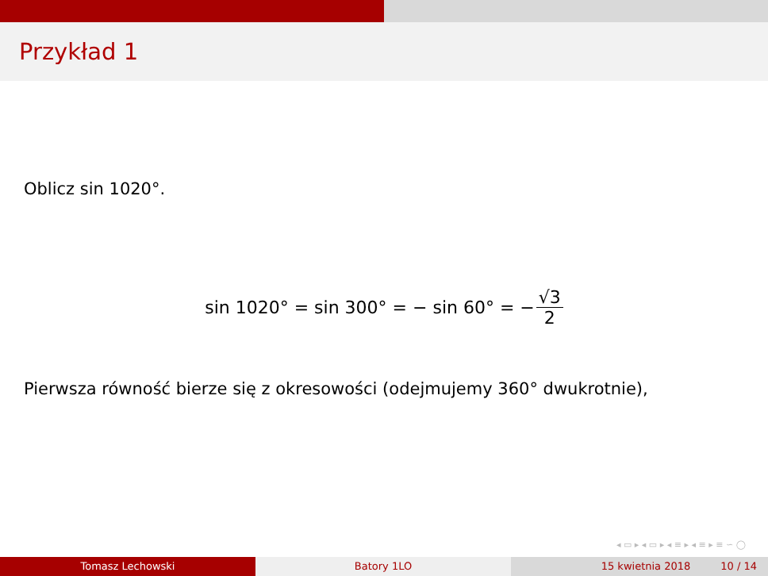Przykład 1
Oblicz sin 1020°.
sin 1020° = sin 300° = − sin 60° = − √3 2
Pierwsza równość bierze się z okresowości (odejmujemy 360° dwukrotnie),
◂ ▭ ▸ ◂ ▭ ▸ ◂ ≡ ▸ ◂ ≡ ▸ ≡ ∽ ◯
Tomasz Lechowski Batory 1LO 15 kwietnia 2018 10 / 14